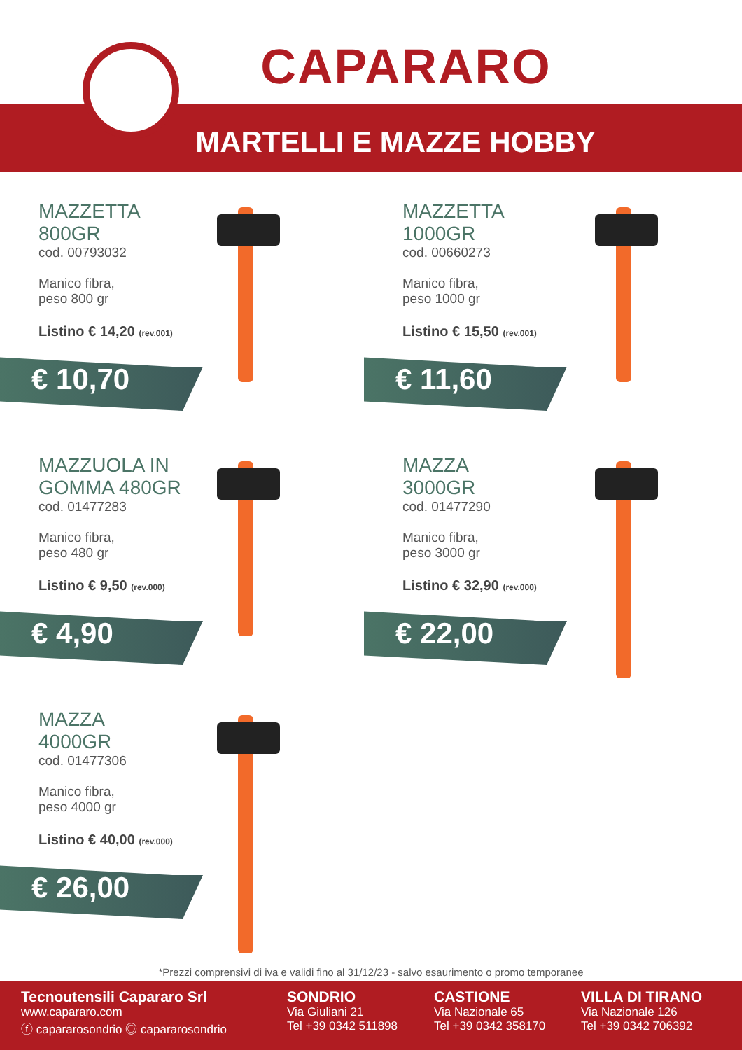CAPARARO
MARTELLI E MAZZE HOBBY
MAZZETTA
800GR
cod. 00793032
Manico fibra,
peso 800 gr
Listino € 14,20 (rev.001)
€ 10,70
MAZZETTA
1000GR
cod. 00660273
Manico fibra,
peso 1000 gr
Listino € 15,50 (rev.001)
€ 11,60
MAZZUOLA IN
GOMMA 480GR
cod. 01477283
Manico fibra,
peso 480 gr
Listino € 9,50 (rev.000)
€ 4,90
MAZZA
3000GR
cod. 01477290
Manico fibra,
peso 3000 gr
Listino € 32,90 (rev.000)
€ 22,00
MAZZA
4000GR
cod. 01477306
Manico fibra,
peso 4000 gr
Listino € 40,00 (rev.000)
€ 26,00
*Prezzi comprensivi di iva e validi fino al 31/12/23 - salvo esaurimento o promo temporanee
Tecnoutensili Capararo Srl
www.capararo.com
ⓕ capararosondrio ◎ capararosondrio
SONDRIO
Via Giuliani 21
Tel +39 0342 511898
CASTIONE
Via Nazionale 65
Tel +39 0342 358170
VILLA DI TIRANO
Via Nazionale 126
Tel +39 0342 706392